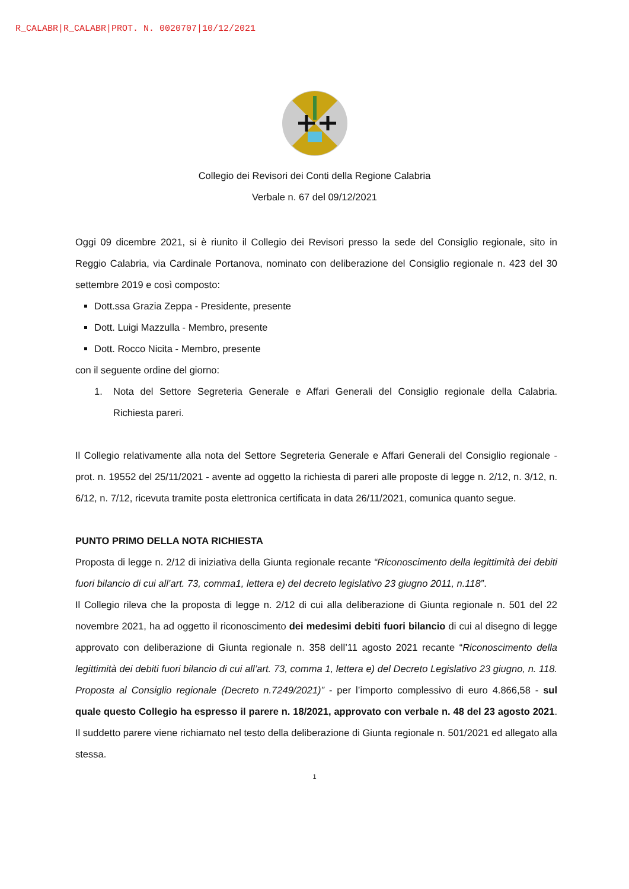R_CALABR|R_CALABR|PROT. N. 0020707|10/12/2021
Collegio dei Revisori dei Conti della Regione Calabria
Verbale n. 67 del 09/12/2021
Oggi 09 dicembre 2021, si è riunito il Collegio dei Revisori presso la sede del Consiglio regionale, sito in Reggio Calabria, via Cardinale Portanova, nominato con deliberazione del Consiglio regionale n. 423 del 30 settembre 2019 e così composto:
Dott.ssa Grazia Zeppa - Presidente, presente
Dott. Luigi Mazzulla - Membro, presente
Dott. Rocco Nicita - Membro, presente
con il seguente ordine del giorno:
1. Nota del Settore Segreteria Generale e Affari Generali del Consiglio regionale della Calabria. Richiesta pareri.
Il Collegio relativamente alla nota del Settore Segreteria Generale e Affari Generali del Consiglio regionale - prot. n. 19552 del 25/11/2021 - avente ad oggetto la richiesta di pareri alle proposte di legge n. 2/12, n. 3/12, n. 6/12, n. 7/12, ricevuta tramite posta elettronica certificata in data 26/11/2021, comunica quanto segue.
PUNTO PRIMO DELLA NOTA RICHIESTA
Proposta di legge n. 2/12 di iniziativa della Giunta regionale recante “Riconoscimento della legittimità dei debiti fuori bilancio di cui all’art. 73, comma1, lettera e) del decreto legislativo 23 giugno 2011, n.118”.
Il Collegio rileva che la proposta di legge n. 2/12 di cui alla deliberazione di Giunta regionale n. 501 del 22 novembre 2021, ha ad oggetto il riconoscimento dei medesimi debiti fuori bilancio di cui al disegno di legge approvato con deliberazione di Giunta regionale n. 358 dell’11 agosto 2021 recante “Riconoscimento della legittimità dei debiti fuori bilancio di cui all’art. 73, comma 1, lettera e) del Decreto Legislativo 23 giugno, n. 118. Proposta al Consiglio regionale (Decreto n.7249/2021)” - per l’importo complessivo di euro 4.866,58 - sul quale questo Collegio ha espresso il parere n. 18/2021, approvato con verbale n. 48 del 23 agosto 2021. Il suddetto parere viene richiamato nel testo della deliberazione di Giunta regionale n. 501/2021 ed allegato alla stessa.
1